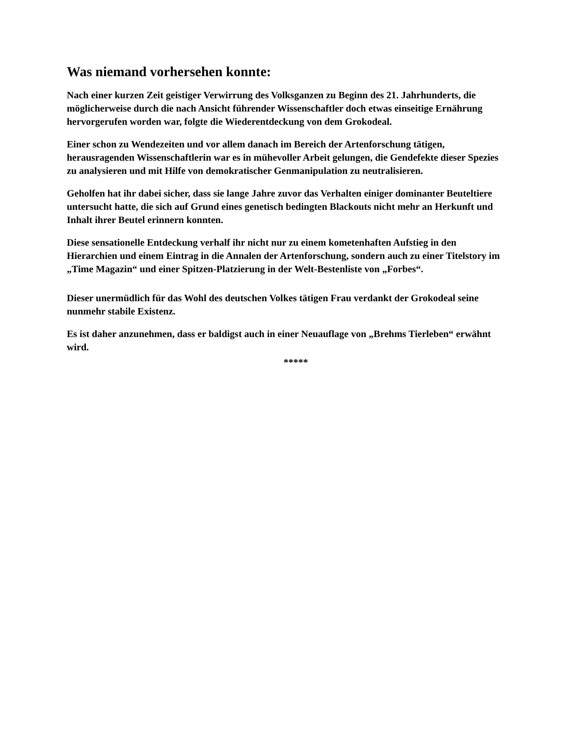Was niemand vorhersehen konnte:
Nach einer kurzen Zeit geistiger Verwirrung des Volksganzen zu Beginn des 21. Jahrhunderts, die möglicherweise durch die nach Ansicht führender Wissenschaftler doch etwas einseitige Ernährung hervorgerufen worden war, folgte die Wiederentdeckung von dem Grokodeal.
Einer schon zu Wendezeiten und vor allem danach im Bereich der Artenforschung tätigen, herausragenden Wissenschaftlerin war es in mühevoller Arbeit gelungen, die Gendefekte dieser Spezies zu analysieren und mit Hilfe von demokratischer Genmanipulation zu neutralisieren.
Geholfen hat ihr dabei sicher, dass sie lange Jahre zuvor das Verhalten einiger dominanter Beuteltiere untersucht hatte, die sich auf Grund eines genetisch bedingten Blackouts nicht mehr an Herkunft und Inhalt ihrer Beutel erinnern konnten.
Diese sensationelle Entdeckung verhalf ihr nicht nur zu einem kometenhaften Aufstieg in den Hierarchien und einem Eintrag in die Annalen der Artenforschung, sondern auch zu einer Titelstory im „Time Magazin“ und einer Spitzen-Platzierung in der Welt-Bestenliste von „Forbes“.
Dieser unermüdlich für das Wohl des deutschen Volkes tätigen Frau verdankt der Grokodeal seine nunmehr stabile Existenz.
Es ist daher anzunehmen, dass er baldigst auch in einer Neuauflage von „Brehms Tierleben“ erwähnt wird.
*****